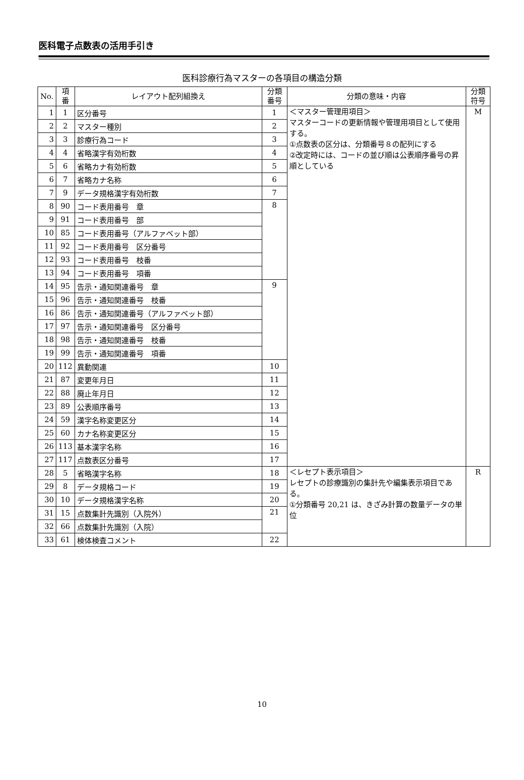医科電子点数表の活用手引き
医科診療行為マスターの各項目の構造分類
| No. | 項 番 | レイアウト配列組換え | 分類 番号 | 分類の意味・内容 | 分類 符号 |
| --- | --- | --- | --- | --- | --- |
| 1 | 1 | 区分番号 | 1 | ＜マスター管理用項目＞ マスターコードの更新情報や管理用項目として使用する。 ①点数表の区分は、分類番号８の配列にする ②改定時には、コードの並び順は公表順序番号の昇順としている | M |
| 2 | 2 | マスター種別 | 2 | | |
| 3 | 3 | 診療行為コード | 3 | | |
| 4 | 4 | 省略漢字有効桁数 | 4 | | |
| 5 | 6 | 省略カナ有効桁数 | 5 | | |
| 6 | 7 | 省略カナ名称 | 6 | | |
| 7 | 9 | データ規格漢字有効桁数 | 7 | | |
| 8 | 90 | コード表用番号 章 | 8 | | |
| 9 | 91 | コード表用番号 部 | | | |
| 10 | 85 | コード表用番号（アルファベット部） | | | |
| 11 | 92 | コード表用番号 区分番号 | | | |
| 12 | 93 | コード表用番号 枝番 | | | |
| 13 | 94 | コード表用番号 項番 | | | |
| 14 | 95 | 告示・通知関連番号 章 | 9 | | |
| 15 | 96 | 告示・通知関連番号 枝番 | | | |
| 16 | 86 | 告示・通知関連番号（アルファベット部） | | | |
| 17 | 97 | 告示・通知関連番号 区分番号 | | | |
| 18 | 98 | 告示・通知関連番号 枝番 | | | |
| 19 | 99 | 告示・通知関連番号 項番 | | | |
| 20 | 112 | 異動関連 | 10 | | |
| 21 | 87 | 変更年月日 | 11 | | |
| 22 | 88 | 廃止年月日 | 12 | | |
| 23 | 89 | 公表順序番号 | 13 | | |
| 24 | 59 | 漢字名称変更区分 | 14 | | |
| 25 | 60 | カナ名称変更区分 | 15 | | |
| 26 | 113 | 基本漢字名称 | 16 | | |
| 27 | 117 | 点数表区分番号 | 17 | | |
| 28 | 5 | 省略漢字名称 | 18 | ＜レセプト表示項目＞ レセプトの診療識別の集計先や編集表示項目である。 ①分類番号 20,21 は、きざみ計算の数量データの単位 | R |
| 29 | 8 | データ規格コード | 19 | | |
| 30 | 10 | データ規格漢字名称 | 20 | | |
| 31 | 15 | 点数集計先識別（入院外） | 21 | | |
| 32 | 66 | 点数集計先識別（入院） | | | |
| 33 | 61 | 検体検査コメント | 22 | | |
10